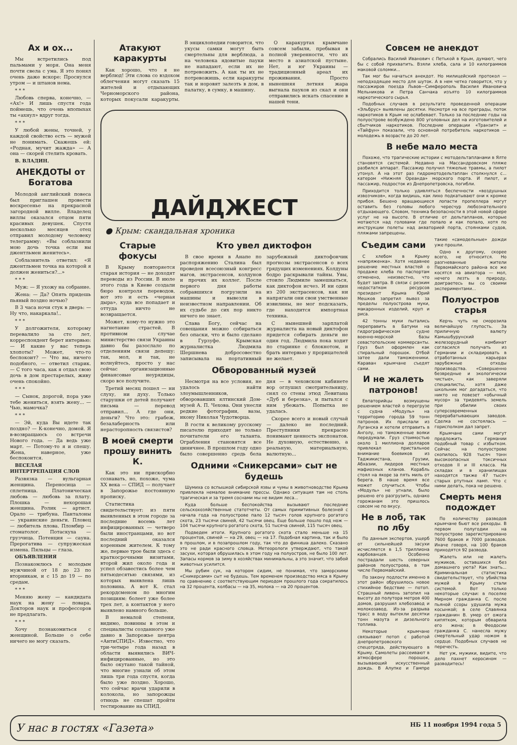Ах и ох...
Мы встретились под пальмами у моря. Она меня почти свела с ума. Я это понял очень даже вскоре: Проснулся утром — и штанов нема.
* * *
Любовь сперва, конечно, — «Ах!» И лишь спустя года поймешь, что очень впопыхах ты «ахнул» вдруг тогда.
* * *
У любой жены, точней, у каждой свойство есть — мужей не понимать. Скажешь ей: «Родная, мучит жажда» — А она — скорей стелить кровать.
В. ВЛАДИН.
АНЕКДОТЫ от Богатова
Молодой английский повеса был приглашен провести воскресенье на прекрасной загородной вилле. Владелец виллы оказался отцом пяти красивых девушек. Спустя несколько месяцев отец отправил молодому человеку телеграмму: «Вы соблазнили мою дочь точка если вы джентльмен женитесь».
Соблазнитель ответил: «Я джентльмен точка на которой я должен жениться?...»
* * *
Муж: — Я ухожу на собрание.
Жена: — Да? Опять придешь пьяный поздно ночью?
В 3 часа ночи стук в дверь: — Ну что, накаркала!..
* * *
У долгожителя, которому перевалило за сто лет, корреспондент берет интервью: — И какие у вас теперь хлопоты? Может, что-то беспокоит? — Что вы, ничего подобного, — ответил старик. — С того часа, как я отдал свою дочь в дом престарелых, живу очень спокойно.
* * *
— Сынок, дорогой, пора уже тебе жениться, взять жену... — Чью, мамочка?
* * *
— Эй, куда Вы идете так поздно? — К-конечно, домой. Я в-возвращаюсь со встречи Нового года. — Да ведь уже март. — Потому-то я и спешу. Жена, наверное, уже беспокоится.
ВЕСЕЛАЯ ИНТЕРТРЕПАЦИЯ СЛОВ
Развязка — вульгарная женщина. Переносица — сплетница. Платоническая любовь — любовь за плату. Плошка — нехорошая женщина. Ролик — артист. Орало — трибуна. Панталоны — украинские деньги. Пловец — любитель плова. Пломбир — стоматолог. Потаскуха — грузчица. Потенция — сауна. Прерогатива — супружеская измена. Пяльцы — глаза.
ОБЪЯВЛЕНИЯ
Познакомлюсь с молодым мужчиной от 18 до 23 по вторникам, и с 15 до 19 — по средам.
* * *
Меняю жену — кандидата наук на жену — повара. Докторов наук и профессоров не предлагать.
* * *
Хочу познакомиться с женщиной. Больше о себе ничего не могу сказать.
Атакуют каракурты
Как хорошо, что я не верблюд! Эти слова со вздохом облегчения могут сказать 15 жителей и отдыхающих Черноморского района, которых покусали каракурты. В энциклопедии говорится, что укусы самки могут быть смертельны для верблюда, а на человека ядовитые пауки не нападают, если их не потревожить. А как ты их не потревожишь, если каракурты так и норовят залезть в дом, в палатку, в сумку, в машину.
О каракуртах крымчане совсем забыли, пребывая в полной уверенности, что их место в азиатской пустыне. Нет, и юг Украины — традиционный ареал их проживания. Просто нынешняя летняя жара выгнала пауков из скал и они отправились искать спасение в нашей тени.
ДАЙДЖЕСТ
● Крым: скандальная хроника
Старые фокусы
В Крыму повторяется старая история — не доходят переводы из России. В июле этого года в Киеве создали бюро контроля переводов, вот это и есть «черная дыра», куда все попадает и оттуда ничто не возвращается.
Может, кому-то нужно это нагнетание страстей. В противном случае министерство связи Украины давно бы разослало по отделениям связи депешу: так, мол, и так, не волнуйтесь, просто у нас сейчас организационные финансовые неурядицы, скоро все получите.
Третий месяц пошел — ни слуху, ни духу. Только старушки от детей получают письма — перевод отправил... А где они, деньги? Что это: грабеж, безалаберность или нерасторопность связистов?
В моей смерти прошу винить К.
Как это ни прискорбно сознавать, но, похоже, чума XX века — СПИД — получает в Запорожье постоянную прописку.
Статистика свидетельствует: из пяти выявленных в этом городе за последние восемь лет инфицированных — четверо были иностранцами, но вот последний оказался коренным жителем. К тому же, первые трое были здесь с кратко­срочными визитами, второй жил около года и успел обзавестись более чем пятьюдесятью связями, из которых выявлена лишь половина. А вот К. стал рекордсменом по многим позициям: болеет уже более трех лет, а контактов у него выявлено намного больше.
В немалой степени, видимо, повинны в этом и специалисты созданного уже давно в Запорожье центра «АнтиСПИД». Известно, что три-четыре года назад в области выявились ВИЧ-инфицированные, но это было окутано такой тайной, что многие узнали об этом лишь три года спустя, когда было уже поздно. Хорошо, что сейчас врачи ударили в колокола, но запорожцы отнюдь не спешат пройти тестирование на СПИД.
Кто увел диктофон
В свое время в Анапе по распоряжению Сталина был проведен всесоюзный конгресс магов, экстрасенсов, колдунов и прочих их коллег. После первого дня работы собравшихся погрузили на машины и вывезли в неизвестном направлении. Об их судьбе до сих пор никто ничего не знает.
Слава Богу, сейчас на совещания можно собираться без опаски, что и было сделано в Гурзуфе. Крымская журналистка Людмила Шершнева добросовестно записывала на портативный зарубежный диктофончик прогнозы экстрасенсов о всех грядущих изменениях. Колдуны бодро раскрывали тайны. Увы, стоило Людмиле замешкаться, как диктофон исчез. И ни один из 200 экстрасенсов, как ни напрягали они свои умственные извилины, не мог подсказать, где находится импортная техника.
С нынешней зарплатой журналиста на новый диктофон придется собирать деньги не один год. Людмила пока ходит по старинке с блокнотом, и брать интервью у прорицателей не желает.
Обворованный музей
Несмотря на все условия, не удалось найти злоумышленников, обворовавших ялтинский Дом-музей А. П. Чехова. Они унесли редкие фотографии, вазы, икону Николая Чудотворца.
В гости к великому русскому писателю приходят не только почитатели его таланта. Ограбления становятся все циничнее. В прошлом году одно было совершенно средь бела дня — в чеховском кабинете вор оглушил смотрительницу, снял со стены этюд Левитана «Дуб и березка», и пытался с ним убежать. Попытка не удалась.
Скорее всего и новый случай — далеко не последний. Преступники прекрасно понимают ценность экспонатов. Не духовную, естественно, а реальную, материальную, валютную...
Одними «Сникерсами» сыт не будешь
Шумиха со вспышкой сибирской язвы и чумы в животноводстве Крыма привлекла немалое внимание прессы. Однако ситуация там не столь трагическая и за тремя соснами мы не видим леса...
Куда больше беспокойства вызывают последние сельскохозяйственные статотчеты. От самых примитивных болезней с начала года на полуострове пало 12 тысяч голов крупного рогатого скота, 23 тысячи свиней, 42 тысячи овец. Еще больше пошло под нож — 104 тысячи крупного рогатого скота, 51 тысяча свиней, 115 тысяч овец.
Подведем итоги. Крупного рогатого скота стало меньше на 15 процентов, свиней — на 29, овец — на 17. Подобная картина, так и было в прошлом, и в позапрошлом году, так что до финиша далеко. Сказано это не ради красного словца. Метеорологи утверждают, что такой засухи, которая обрушилась в этом году на полуостров, не было 100 лет. Запасы кормов за зиму в хозяйствах минимальны, а это значит, что забой животных усилится.
Мы рубим сук, на котором сидим, не понимая, что заморскими «Сникерсами» сыт не будешь. Тем временем производство мяса в Крыму по сравнению с соответствующим периодом прошлого года сократилось на 32 процента, колбасы — на 35, молока — на 20 процентов.
Совсем не анекдот
Собрались Василий Иванович с Петькой в Крым, думают, чего бы с собой прихватить. Взяли хлеба, сала и 10 килограммов маковой соломки...
Так мог бы начаться анекдот. Но милицейский протокол — неподходящее место для шуток. А в нем четко говорится, что у пассажиров поезда Львов—Симферополь Василия Ивановича Мельникова и Петра Санчака изъято 10 килограммов наркотического сырья.
Подобных случаев в результате проведенной операции «Эльбрус» выявлены десятки. Несмотря на все преграды, поток наркотиков в Крым не ослабевает. Только за последние годы на полуострове возбуждено 800 уголовных дел на изготовителей и сбытчиков наркотиков. Последние операции «Транзит» и «Тайфун» показали, что основной потребитель наркотиков — молодежь в возрасте до 20 лет.
В небе мало места
Похоже, что трагические истории с мотодельтапланами в Ялте становятся системой. Недавно на Массандровском пляже разбился аппарат. Пассажир получил тяжелые травмы, а пилот утонул. А на этот раз гидромотодельтаплан столкнулся с... катером «Нижняя Ореанда» морского порта. И пилот, и пассажир, подросток из Днепропетровска, погибли.
Приходится только удивляться беспечности «воздушных извозчиков», когда видишь, как лихо подкатывают они к кромке прибоя. Бешено вращающиеся лопасти пропеллера могут оставить без головы любого чересчур любознательного отдыхающего. Словом, техника безопасности в этой новой сфере услуг не на высоте. В отличие от дельтапланов, которые мотаются над головами где попало и как попало, хотя по инструкции полеты над акваторией порта, стоянками судов, пляжами запрещены.
Съедим сами
С хлебом в Крыму «напряженка». Хотя недавнее решение местных властей о продаже хлеба по паспортам отменено, неизвестно, что будет завтра. В связи с резким недостатком ресурсов президент Крыма Юрий Мешков запретил вывоз за пределы полуострова муки, макаронных изделий, круп и риса.
42 тонны муки пытались переправить в Батуми на гидрографическом судне военно-морской базы севастопольские коммерсанты. Груз был оформлен как стиральный порошок. Отбой затее дали таможенники. Караван крымчане съедят сами.
И не жалеть патронов!
Евпаторийцы возмущены решением властей о перегрузе с судна «Модуль» на территорию города 59 тонн патронов. Их прислали из Луганска и хотели отправить в Анголу, но таможенные вояки передумали. Груз стоимостью около 1 миллиона долларов привлекал пристальное внимание боевиков из Таджикистана, Грузии, Абхазии, лидеров местных мафиозных кланов. Корабль стоял на якоре за пять миль от берега. В наше время все может случиться. Чтобы «Модуль» не угнали, было решено его разгрузить, однако горожанам это пришлось совсем не по вкусу.
Не в лоб, так по лбу
По данным экспертов, ущерб от сильнейшей засухи исчисляется в 1,5 триллиона карбованцев. Особенно пострадали шесть северных районов полуострова, в том числе Первомайский.
По закону подлости именно в этот район обрушилось новое стихийное бедствие — потоп. Страшный ливень затопил на высоту до полутора метров 400 домов, разрушил хлебозавод и молокозавод. Из-за разрыва трасс в воду вытекли десятки тонн мазута и дизельного топлива.
Некоторые крымчане связывают потоп с работой днепропетровского спецотряда, действующего в Крыму. Самолеты рассеивают в атмосфере порошок, вызывающий искусственный дождь. В Алупке и Гампре такие «самодельные» дожди уже прошли.
Одно к другому, скорее всего, не относится. Но разгневанные жители Первомайского района все же косятся на авиатора — мол, нечего лезть в природу, доиграетесь вы со своими экспериментами...
Полуостров старья
Керчь чуть не сморозила величайшую глупость. За приличную валюту Камышбурунский железорудный комбинат согласился получать из Германии и складировать в отработанных карьерах зарубежные отходы производства. «Совершенно безвредные и экологически чистые», как заверяли специалисты, хотя даже школьник мог догадаться, что никто не повезет «обычный мусор» за тридевять земель при обилии своих суперсовременных перерабатывающих заводов. Сделка не состоялась — горисполком дал запрет.
Крымчане сами могут предложить Германии подобный товар с избытком. Сейчас на полуострове скопилось 928 тысяч тонн высокоопасных токсичных отходов II и III класса. На складах и в хранилищах находятся также 47 тысяч старых ртутных ламп. Что с ними делать, пока не решено.
Смерть меня подождет
По количеству разводов крымчане бьют все рекорды. В первом полугодии на полуострове зарегистрировано 7600 браков и 7000 разводов. Иначе говоря, на 100 браков приходятся 92 развода.
Жалеть или не жалеть мужиков, оставшихся без домашнего уюта? Как знать... Криминальная статистика свидетельствует, что убийства мужей в Крыму стали системой. Вот только некоторые случаи: в поселке Мирном гражданка С. после пьяной ссоры удушила мужа косынкой; в селе Славянка гражданин В. умер от ожога кипятком, которым обварила его жена; в Феодосии гражданка С. нанесла мужу смертельный удар ножом в сердце. Подобных случаев не перечесть.
Нет уж, мужики, видите, что дело пахнет керосином — разводитесь!
У нас в гостях «Газета» НБ 11 ноября 1994 года 5